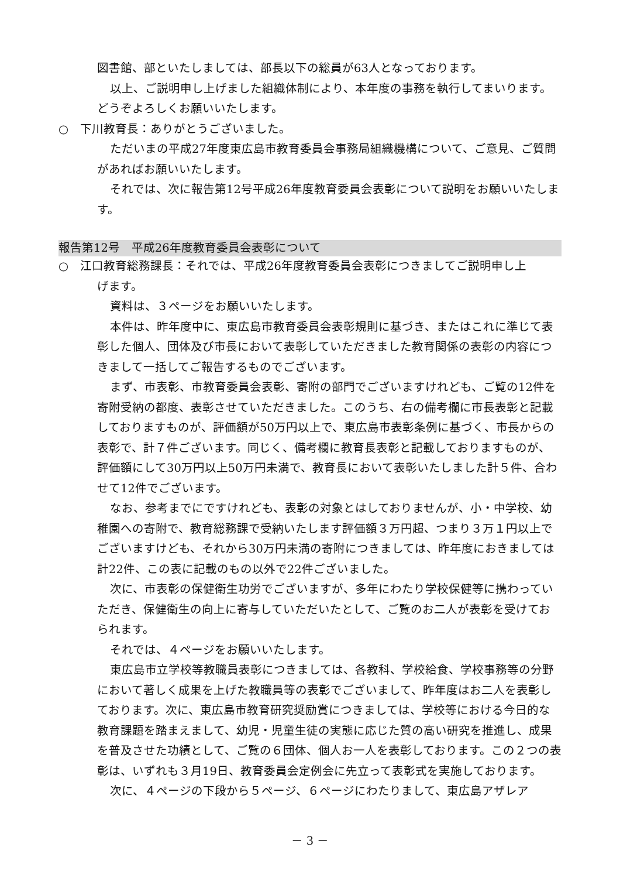図書館、部といたしましては、部長以下の総員が63人となっております。
以上、ご説明申し上げました組織体制により、本年度の事務を執行してまいります。どうぞよろしくお願いいたします。
○　下川教育長：ありがとうございました。
ただいまの平成27年度東広島市教育委員会事務局組織機構について、ご意見、ご質問があればお願いいたします。
それでは、次に報告第12号平成26年度教育委員会表彰について説明をお願いいたします。
報告第12号　平成26年度教育委員会表彰について
○　江口教育総務課長：それでは、平成26年度教育委員会表彰につきましてご説明申し上
げます。
資料は、３ページをお願いいたします。
本件は、昨年度中に、東広島市教育委員会表彰規則に基づき、またはこれに準じて表彰した個人、団体及び市長において表彰していただきました教育関係の表彰の内容につきまして一括してご報告するものでございます。
まず、市表彰、市教育委員会表彰、寄附の部門でございますけれども、ご覧の12件を寄附受納の都度、表彰させていただきました。このうち、右の備考欄に市長表彰と記載しておりますものが、評価額が50万円以上で、東広島市表彰条例に基づく、市長からの表彰で、計７件ございます。同じく、備考欄に教育長表彰と記載しておりますものが、評価額にして30万円以上50万円未満で、教育長において表彰いたしました計５件、合わせて12件でございます。
なお、参考までにですけれども、表彰の対象とはしておりませんが、小・中学校、幼稚園への寄附で、教育総務課で受納いたします評価額３万円超、つまり３万１円以上でございますけども、それから30万円未満の寄附につきましては、昨年度におきましては計22件、この表に記載のもの以外で22件ございました。
次に、市表彰の保健衛生功労でございますが、多年にわたり学校保健等に携わっていただき、保健衛生の向上に寄与していただいたとして、ご覧のお二人が表彰を受けておられます。
それでは、４ページをお願いいたします。
東広島市立学校等教職員表彰につきましては、各教科、学校給食、学校事務等の分野において著しく成果を上げた教職員等の表彰でございまして、昨年度はお二人を表彰しております。次に、東広島市教育研究奨励賞につきましては、学校等における今日的な教育課題を踏まえまして、幼児・児童生徒の実態に応じた質の高い研究を推進し、成果を普及させた功績として、ご覧の６団体、個人お一人を表彰しております。この２つの表彰は、いずれも３月19日、教育委員会定例会に先立って表彰式を実施しております。
次に、４ページの下段から５ページ、６ページにわたりまして、東広島アザレア
－ 3 －